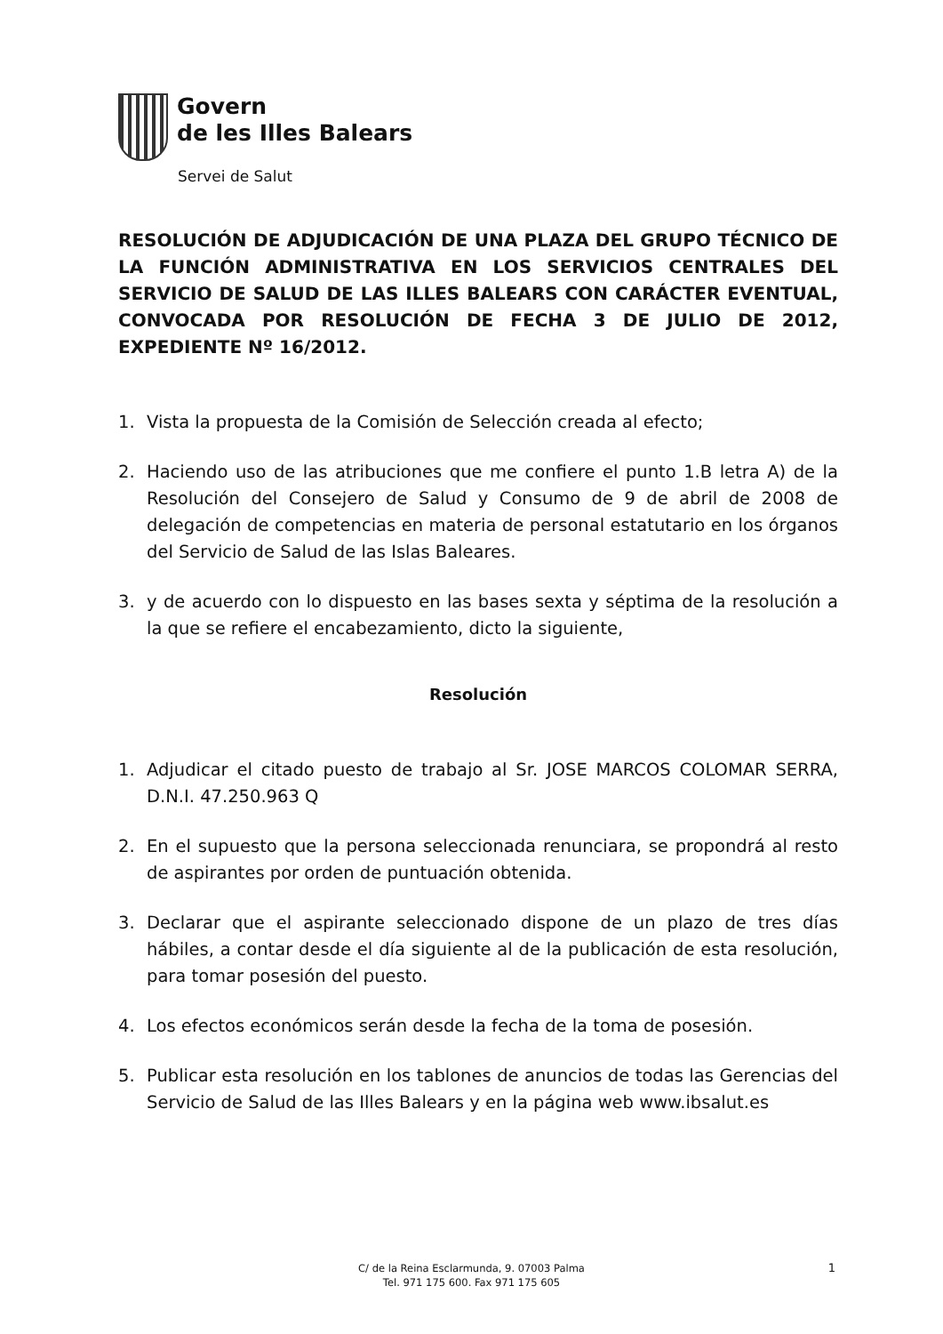Govern
de les Illes Balears
Servei de Salut
RESOLUCIÓN DE ADJUDICACIÓN DE UNA PLAZA DEL GRUPO TÉCNICO DE LA FUNCIÓN ADMINISTRATIVA EN LOS SERVICIOS CENTRALES DEL SERVICIO DE SALUD DE LAS ILLES BALEARS CON CARÁCTER EVENTUAL, CONVOCADA POR RESOLUCIÓN DE FECHA 3 DE JULIO DE 2012, EXPEDIENTE Nº 16/2012.
1. Vista la propuesta de la Comisión de Selección creada al efecto;
2. Haciendo uso de las atribuciones que me confiere el punto 1.B letra A) de la Resolución del Consejero de Salud y Consumo de 9 de abril de 2008 de delegación de competencias en materia de personal estatutario en los órganos del Servicio de Salud de las Islas Baleares.
3. y de acuerdo con lo dispuesto en las bases sexta y séptima de la resolución a la que se refiere el encabezamiento, dicto la siguiente,
Resolución
1. Adjudicar el citado puesto de trabajo al Sr. JOSE MARCOS COLOMAR SERRA, D.N.I. 47.250.963 Q
2. En el supuesto que la persona seleccionada renunciara, se propondrá al resto de aspirantes por orden de puntuación obtenida.
3. Declarar que el aspirante seleccionado dispone de un plazo de tres días hábiles, a contar desde el día siguiente al de la publicación de esta resolución, para tomar posesión del puesto.
4. Los efectos económicos serán desde la fecha de la toma de posesión.
5. Publicar esta resolución en los tablones de anuncios de todas las Gerencias del Servicio de Salud de las Illes Balears y en la página web www.ibsalut.es
C/ de la Reina Esclarmunda, 9. 07003 Palma
Tel. 971 175 600. Fax 971 175 605
1